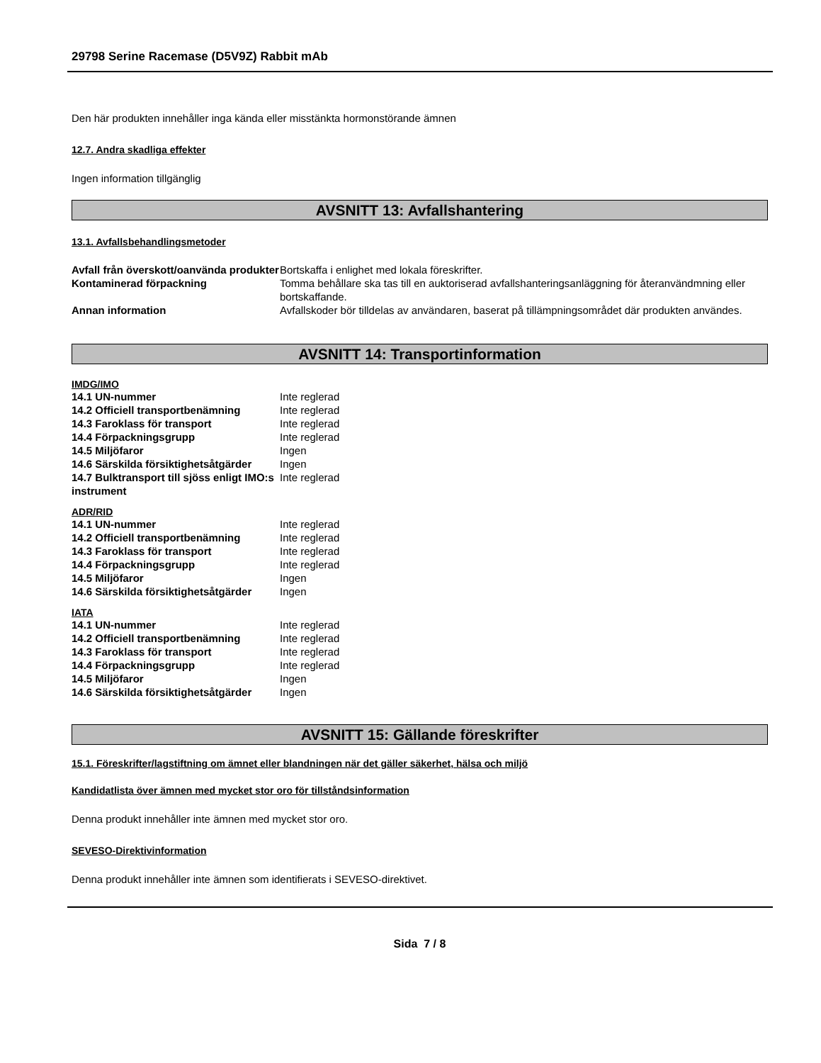29798 Serine Racemase (D5V9Z) Rabbit mAb
Den här produkten innehåller inga kända eller misstänkta hormonstörande ämnen
12.7. Andra skadliga effekter
Ingen information tillgänglig
AVSNITT 13: Avfallshantering
13.1. Avfallsbehandlingsmetoder
| Avfall från överskott/oanvända produkter | Bortskaffa i enlighet med lokala föreskrifter. |
| Kontaminerad förpackning | Tomma behållare ska tas till en auktoriserad avfallshanteringsanläggning för återanvändmning eller bortskaffande. |
| Annan information | Avfallskoder bör tilldelas av användaren, baserat på tillämpningsområdet där produkten användes. |
AVSNITT 14: Transportinformation
IMDG/IMO
| 14.1 UN-nummer | Inte reglerad |
| 14.2 Officiell transportbenämning | Inte reglerad |
| 14.3 Faroklass för transport | Inte reglerad |
| 14.4 Förpackningsgrupp | Inte reglerad |
| 14.5 Miljöfaror | Ingen |
| 14.6 Särskilda försiktighetsåtgärder | Ingen |
| 14.7 Bulktransport till sjöss enligt IMO:s instrument | Inte reglerad |
ADR/RID
| 14.1 UN-nummer | Inte reglerad |
| 14.2 Officiell transportbenämning | Inte reglerad |
| 14.3 Faroklass för transport | Inte reglerad |
| 14.4 Förpackningsgrupp | Inte reglerad |
| 14.5 Miljöfaror | Ingen |
| 14.6 Särskilda försiktighetsåtgärder | Ingen |
IATA
| 14.1 UN-nummer | Inte reglerad |
| 14.2 Officiell transportbenämning | Inte reglerad |
| 14.3 Faroklass för transport | Inte reglerad |
| 14.4 Förpackningsgrupp | Inte reglerad |
| 14.5 Miljöfaror | Ingen |
| 14.6 Särskilda försiktighetsåtgärder | Ingen |
AVSNITT 15: Gällande föreskrifter
15.1. Föreskrifter/lagstiftning om ämnet eller blandningen när det gäller säkerhet, hälsa och miljö
Kandidatlista över ämnen med mycket stor oro för tillståndsinformation
Denna produkt innehåller inte ämnen med mycket stor oro.
SEVESO-Direktivinformation
Denna produkt innehåller inte ämnen som identifierats i SEVESO-direktivet.
Sida 7 / 8